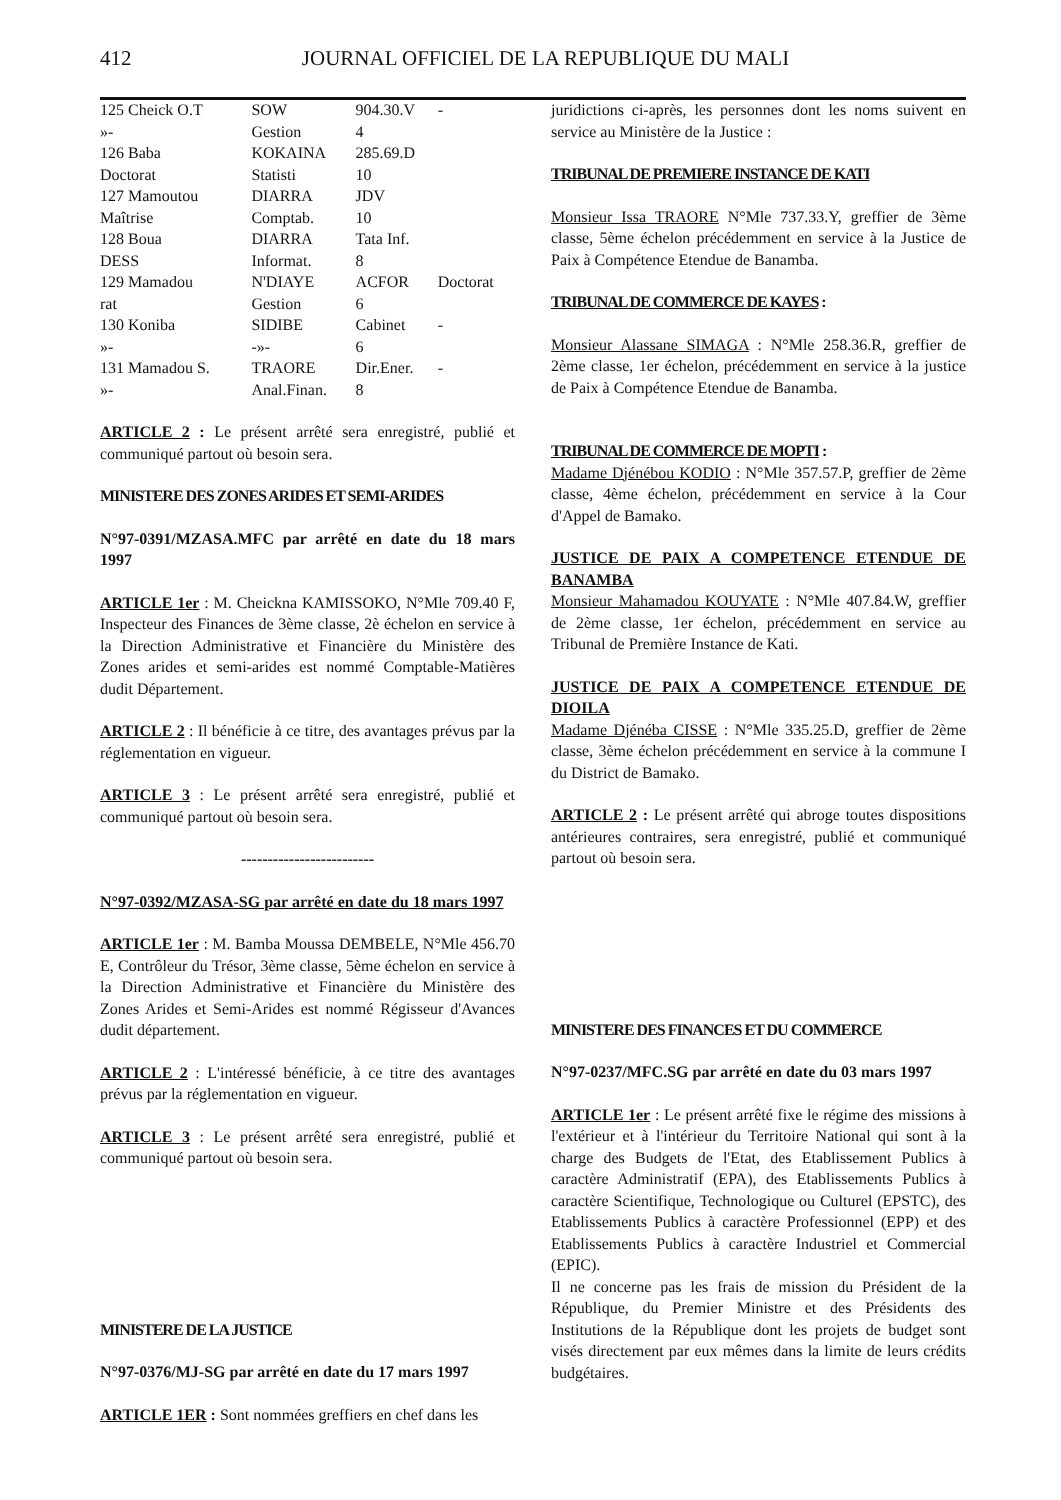412 JOURNAL OFFICIEL DE LA REPUBLIQUE DU MALI
| 125 Cheick O.T | SOW | 904.30.V | - |
| »- | Gestion | 4 | |
| 126 Baba | KOKAINA | 285.69.D | |
| Doctorat | Statisti | 10 | |
| 127 Mamoutou | DIARRA | JDV | |
| Maîtrise | Comptab. | 10 | |
| 128 Boua | DIARRA | Tata Inf. | |
| DESS | Informat. | 8 | |
| 129 Mamadou | N'DIAYE | ACFOR | Doctorat |
| rat | Gestion | 6 | |
| 130 Koniba | SIDIBE | Cabinet | - |
| »- | -»- | 6 | |
| 131 Mamadou S. | TRAORE | Dir.Ener. | - |
| »- | Anal.Finan. | 8 | |
ARTICLE 2 : Le présent arrêté sera enregistré, publié et communiqué partout où besoin sera.
MINISTERE DES ZONES ARIDES ET SEMI-ARIDES
N°97-0391/MZASA.MFC par arrêté en date du 18 mars 1997
ARTICLE 1er : M. Cheickna KAMISSOKO, N°Mle 709.40 F, Inspecteur des Finances de 3ème classe, 2è échelon en service à la Direction Administrative et Financière du Ministère des Zones arides et semi-arides est nommé Comptable-Matières dudit Département.
ARTICLE 2 : Il bénéficie à ce titre, des avantages prévus par la réglementation en vigueur.
ARTICLE 3 : Le présent arrêté sera enregistré, publié et communiqué partout où besoin sera.
-------------------------
N°97-0392/MZASA-SG par arrêté en date du 18 mars 1997
ARTICLE 1er : M. Bamba Moussa DEMBELE, N°Mle 456.70 E, Contrôleur du Trésor, 3ème classe, 5ème échelon en service à la Direction Administrative et Financière du Ministère des Zones Arides et Semi-Arides est nommé Régisseur d'Avances dudit département.
ARTICLE 2 : L'intéressé bénéficie, à ce titre des avantages prévus par la réglementation en vigueur.
ARTICLE 3 : Le présent arrêté sera enregistré, publié et communiqué partout où besoin sera.
MINISTERE DE LA JUSTICE
N°97-0376/MJ-SG par arrêté en date du 17 mars 1997
ARTICLE 1ER : Sont nommées greffiers en chef dans les
juridictions ci-après, les personnes dont les noms suivent en service au Ministère de la Justice :
TRIBUNAL DE PREMIERE INSTANCE DE KATI
Monsieur Issa TRAORE N°Mle 737.33.Y, greffier de 3ème classe, 5ème échelon précédemment en service à la Justice de Paix à Compétence Etendue de Banamba.
TRIBUNAL DE COMMERCE DE KAYES :
Monsieur Alassane SIMAGA : N°Mle 258.36.R, greffier de 2ème classe, 1er échelon, précédemment en service à la justice de Paix à Compétence Etendue de Banamba.
TRIBUNAL DE COMMERCE DE MOPTI :
Madame Djénébou KODIO : N°Mle 357.57.P, greffier de 2ème classe, 4ème échelon, précédemment en service à la Cour d'Appel de Bamako.
JUSTICE DE PAIX A COMPETENCE ETENDUE DE BANAMBA
Monsieur Mahamadou KOUYATE : N°Mle 407.84.W, greffier de 2ème classe, 1er échelon, précédemment en service au Tribunal de Première Instance de Kati.
JUSTICE DE PAIX A COMPETENCE ETENDUE DE DIOILA
Madame Djénéba CISSE : N°Mle 335.25.D, greffier de 2ème classe, 3ème échelon précédemment en service à la commune I du District de Bamako.
ARTICLE 2 : Le présent arrêté qui abroge toutes dispositions antérieures contraires, sera enregistré, publié et communiqué partout où besoin sera.
MINISTERE DES FINANCES ET DU COMMERCE
N°97-0237/MFC.SG par arrêté en date du 03 mars 1997
ARTICLE 1er : Le présent arrêté fixe le régime des missions à l'extérieur et à l'intérieur du Territoire National qui sont à la charge des Budgets de l'Etat, des Etablissement Publics à caractère Administratif (EPA), des Etablissements Publics à caractère Scientifique, Technologique ou Culturel (EPSTC), des Etablissements Publics à caractère Professionnel (EPP) et des Etablissements Publics à caractère Industriel et Commercial (EPIC).
Il ne concerne pas les frais de mission du Président de la République, du Premier Ministre et des Présidents des Institutions de la République dont les projets de budget sont visés directement par eux mêmes dans la limite de leurs crédits budgétaires.